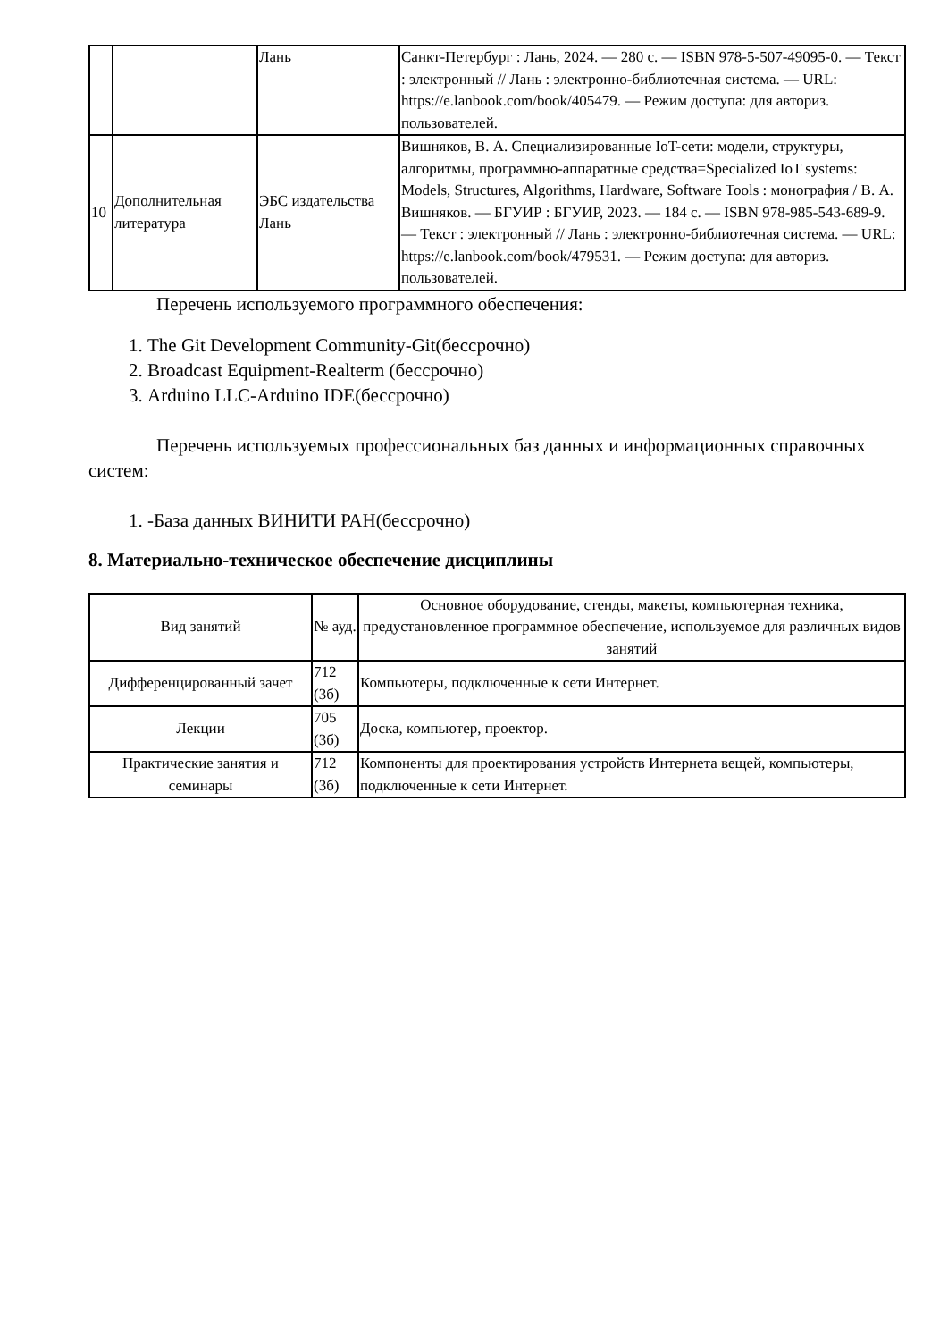| | | Лань | Санкт-Петербург : Лань, 2024. — 280 с. — ISBN 978-5-507-49095-0. — Текст : электронный // Лань : электронно-библиотечная система. — URL: https://e.lanbook.com/book/405479. — Режим доступа: для авториз. пользователей. |
| 10 | Дополнительная литература | ЭБС издательства Лань | Вишняков, В. А. Специализированные IoT-сети: модели, структуры, алгоритмы, программно-аппаратные средства=Specialized IoT systems: Models, Structures, Algorithms, Hardware, Software Tools : монография / В. А. Вишняков. — БГУИР : БГУИР, 2023. — 184 с. — ISBN 978-985-543-689-9. — Текст : электронный // Лань : электронно-библиотечная система. — URL: https://e.lanbook.com/book/479531. — Режим доступа: для авториз. пользователей. |
Перечень используемого программного обеспечения:
1. The Git Development Community-Git(бессрочно)
2. Broadcast Equipment-Realterm (бессрочно)
3. Arduino LLC-Arduino IDE(бессрочно)
Перечень используемых профессиональных баз данных и информационных справочных систем:
1. -База данных ВИНИТИ РАН(бессрочно)
8. Материально-техническое обеспечение дисциплины
| Вид занятий | № ауд. | Основное оборудование, стенды, макеты, компьютерная техника, предустановленное программное обеспечение, используемое для различных видов занятий |
| --- | --- | --- |
| Дифференцированный зачет | 712 (3б) | Компьютеры, подключенные к сети Интернет. |
| Лекции | 705 (3б) | Доска, компьютер, проектор. |
| Практические занятия и семинары | 712 (3б) | Компоненты для проектирования устройств Интернета вещей, компьютеры, подключенные к сети Интернет. |